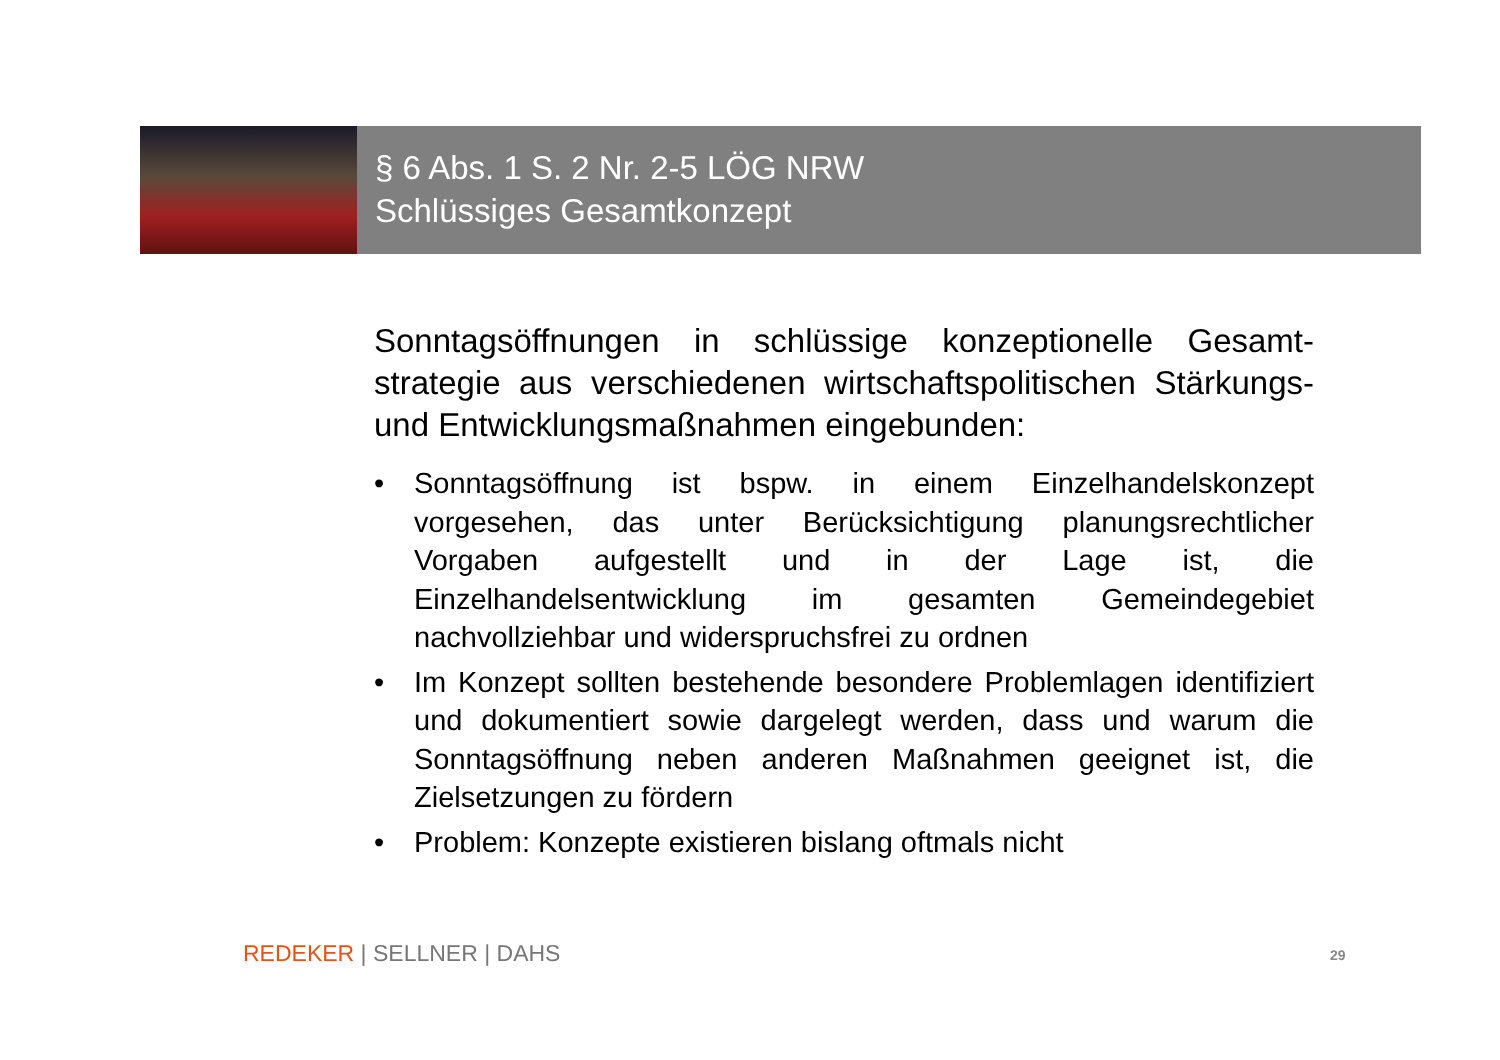§ 6 Abs. 1 S. 2 Nr. 2-5 LÖG NRW
Schlüssiges Gesamtkonzept
Sonntagsöffnungen in schlüssige konzeptionelle Gesamt-strategie aus verschiedenen wirtschaftspolitischen Stärkungs- und Entwicklungsmaßnahmen eingebunden:
• Sonntagsöffnung ist bspw. in einem Einzelhandelskonzept vorgesehen, das unter Berücksichtigung planungsrechtlicher Vorgaben aufgestellt und in der Lage ist, die Einzelhandelsentwicklung im gesamten Gemeindegebiet nachvollziehbar und widerspruchsfrei zu ordnen
• Im Konzept sollten bestehende besondere Problemlagen identifiziert und dokumentiert sowie dargelegt werden, dass und warum die Sonntagsöffnung neben anderen Maßnahmen geeignet ist, die Zielsetzungen zu fördern
• Problem: Konzepte existieren bislang oftmals nicht
REDEKER | SELLNER | DAHS 29